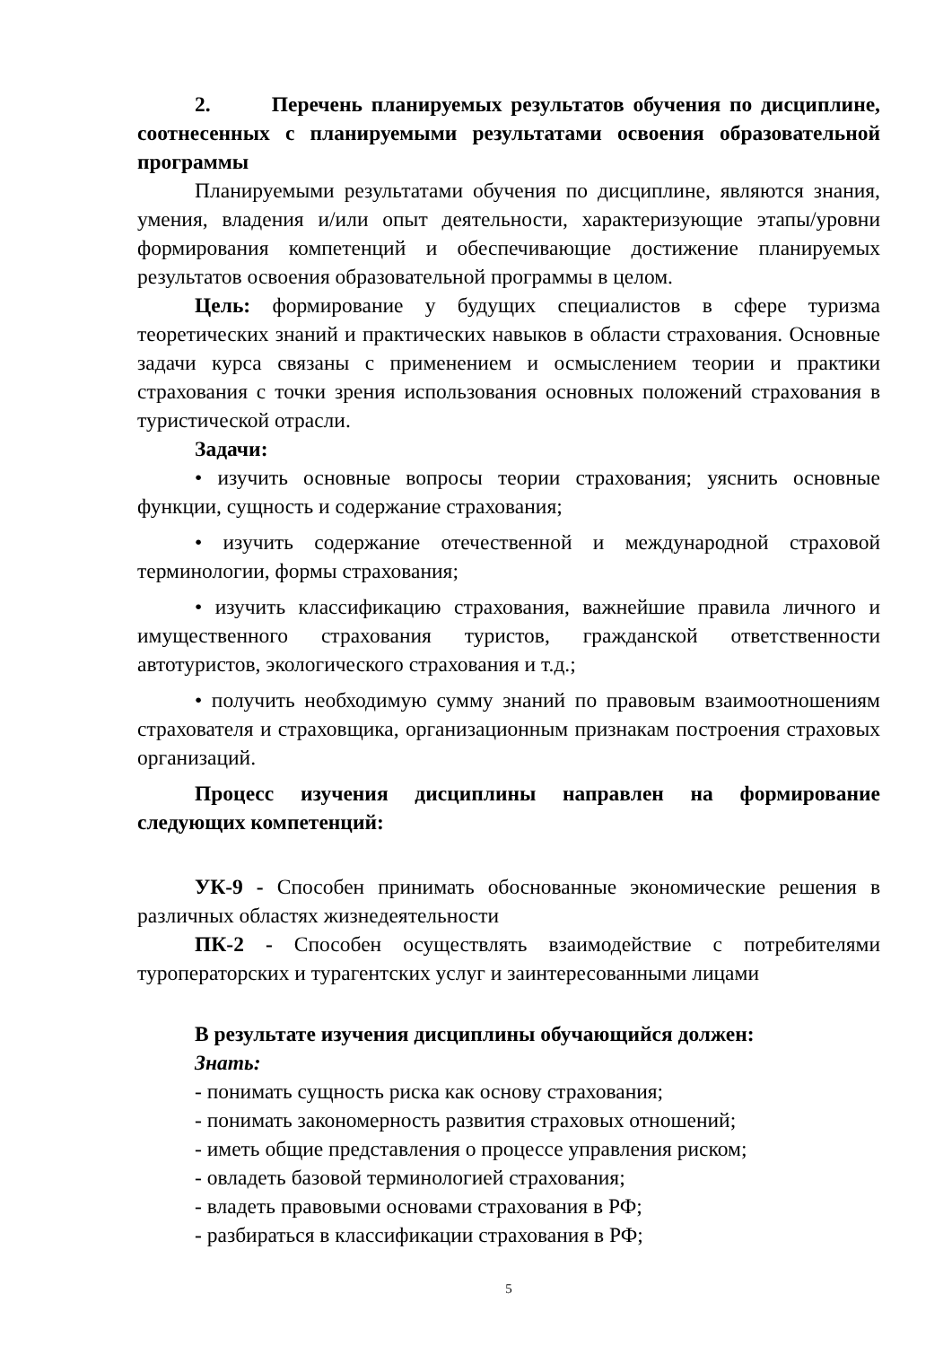2. Перечень планируемых результатов обучения по дисциплине, соотнесенных с планируемыми результатами освоения образовательной программы
Планируемыми результатами обучения по дисциплине, являются знания, умения, владения и/или опыт деятельности, характеризующие этапы/уровни формирования компетенций и обеспечивающие достижение планируемых результатов освоения образовательной программы в целом.
Цель: формирование у будущих специалистов в сфере туризма теоретических знаний и практических навыков в области страхования. Основные задачи курса связаны с применением и осмыслением теории и практики страхования с точки зрения использования основных положений страхования в туристической отрасли.
Задачи:
• изучить основные вопросы теории страхования; уяснить основные функции, сущность и содержание страхования;
• изучить содержание отечественной и международной страховой терминологии, формы страхования;
• изучить классификацию страхования, важнейшие правила личного и имущественного страхования туристов, гражданской ответственности автотуристов, экологического страхования и т.д.;
• получить необходимую сумму знаний по правовым взаимоотношениям страхователя и страховщика, организационным признакам построения страховых организаций.
Процесс изучения дисциплины направлен на формирование следующих компетенций:
УК-9 - Способен принимать обоснованные экономические решения в различных областях жизнедеятельности
ПК-2 - Способен осуществлять взаимодействие с потребителями туроператорских и турагентских услуг и заинтересованными лицами
В результате изучения дисциплины обучающийся должен:
Знать:
- понимать сущность риска как основу страхования;
- понимать закономерность развития страховых отношений;
- иметь общие представления о процессе управления риском;
- овладеть базовой терминологией страхования;
- владеть правовыми основами страхования в РФ;
- разбираться в классификации страхования в РФ;
5